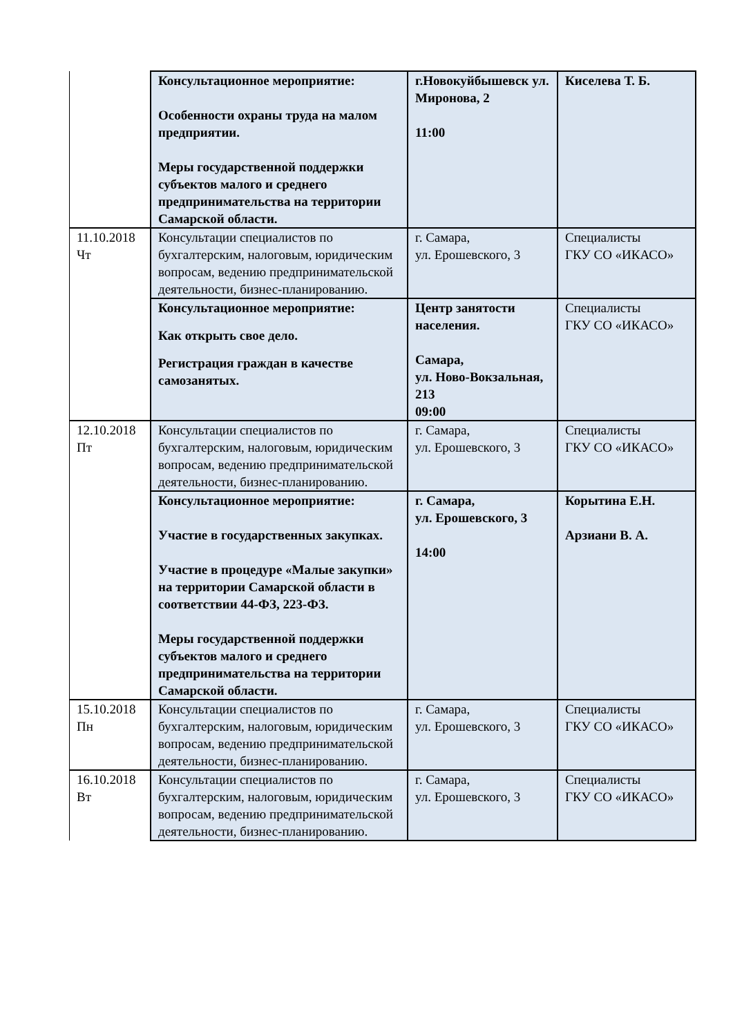| | Консультационное мероприятие: Особенности охраны труда на малом предприятии. Меры государственной поддержки субъектов малого и среднего предпринимательства на территории Самарской области. | г.Новокуйбышевск ул. Миронова, 2 11:00 | Киселева Т. Б. |
| 11.10.2018 Чт | Консультации специалистов по бухгалтерским, налоговым, юридическим вопросам, ведению предпринимательской деятельности, бизнес-планированию. | г. Самара, ул. Ерошевского, 3 | Специалисты ГКУ СО «ИКАСО» |
| | Консультационное мероприятие: Как открыть свое дело. Регистрация граждан в качестве самозанятых. | Центр занятости населения. Самара, ул. Ново-Вокзальная, 213 09:00 | Специалисты ГКУ СО «ИКАСО» |
| 12.10.2018 Пт | Консультации специалистов по бухгалтерским, налоговым, юридическим вопросам, ведению предпринимательской деятельности, бизнес-планированию. | г. Самара, ул. Ерошевского, 3 | Специалисты ГКУ СО «ИКАСО» |
| | Консультационное мероприятие: Участие в государственных закупках. Участие в процедуре «Малые закупки» на территории Самарской области в соответствии 44-ФЗ, 223-ФЗ. Меры государственной поддержки субъектов малого и среднего предпринимательства на территории Самарской области. | г. Самара, ул. Ерошевского, 3 14:00 | Корытина Е.Н. Арзиани В. А. |
| 15.10.2018 Пн | Консультации специалистов по бухгалтерским, налоговым, юридическим вопросам, ведению предпринимательской деятельности, бизнес-планированию. | г. Самара, ул. Ерошевского, 3 | Специалисты ГКУ СО «ИКАСО» |
| 16.10.2018 Вт | Консультации специалистов по бухгалтерским, налоговым, юридическим вопросам, ведению предпринимательской деятельности, бизнес-планированию. | г. Самара, ул. Ерошевского, 3 | Специалисты ГКУ СО «ИКАСО» |